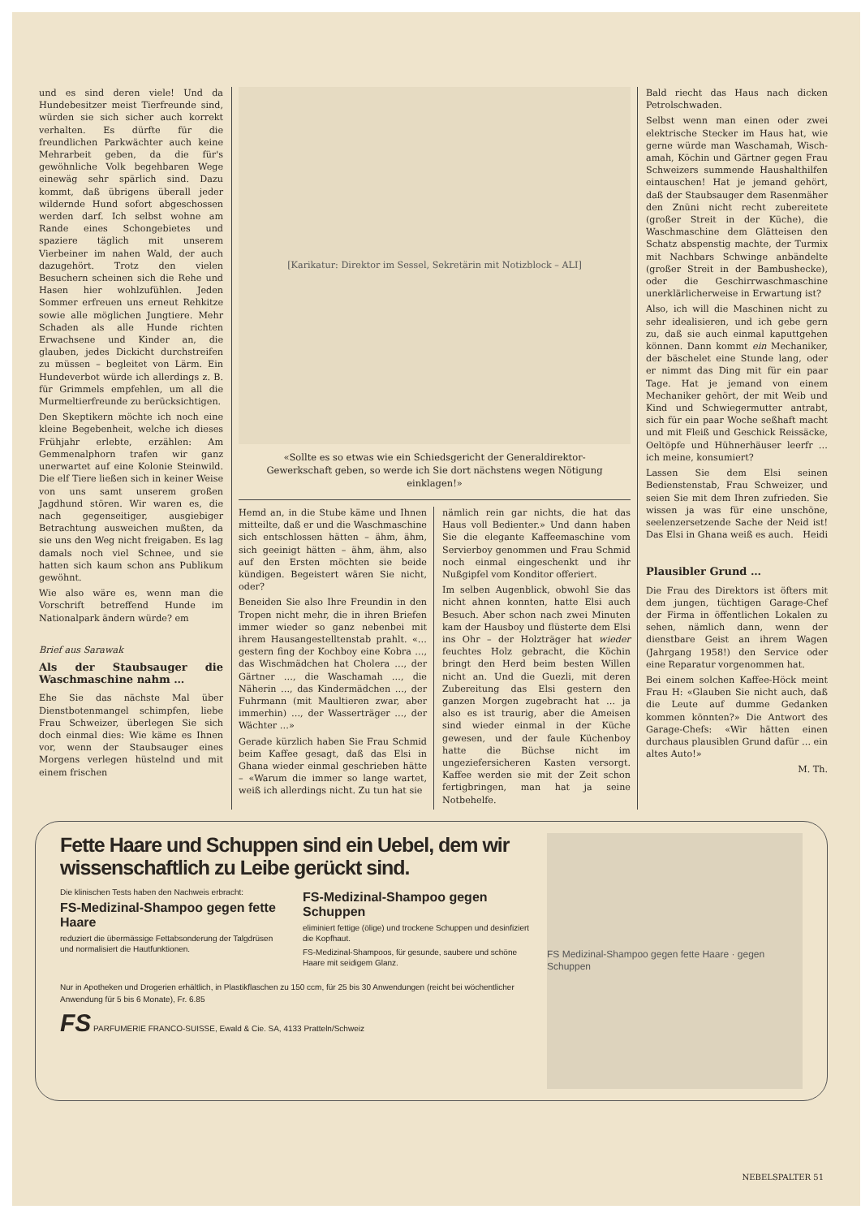und es sind deren viele! Und da Hundebesitzer meist Tierfreunde sind, würden sie sich sicher auch korrekt verhalten. Es dürfte für die freundlichen Parkwächter auch keine Mehrarbeit geben, da die für's gewöhnliche Volk begehbaren Wege einewäg sehr spärlich sind. Dazu kommt, daß übrigens überall jeder wildernde Hund sofort abgeschossen werden darf. Ich selbst wohne am Rande eines Schongebietes und spaziere täglich mit unserem Vierbeiner im nahen Wald, der auch dazugehört. Trotz den vielen Besuchern scheinen sich die Rehe und Hasen hier wohlzufühlen. Jeden Sommer erfreuen uns erneut Rehkitze sowie alle möglichen Jungtiere. Mehr Schaden als alle Hunde richten Erwachsene und Kinder an, die glauben, jedes Dickicht durchstreifen zu müssen – begleitet von Lärm. Ein Hundeverbot würde ich allerdings z. B. für Grimmels empfehlen, um all die Murmeltierfreunde zu berücksichtigen.
Den Skeptikern möchte ich noch eine kleine Begebenheit, welche ich dieses Frühjahr erlebte, erzählen: Am Gemmenalphorn trafen wir ganz unerwartet auf eine Kolonie Steinwild. Die elf Tiere ließen sich in keiner Weise von uns samt unserem großen Jagdhund stören. Wir waren es, die nach gegenseitiger, ausgiebiger Betrachtung ausweichen mußten, da sie uns den Weg nicht freigaben. Es lag damals noch viel Schnee, und sie hatten sich kaum schon ans Publikum gewöhnt.
Wie also wäre es, wenn man die Vorschrift betreffend Hunde im Nationalpark ändern würde? em
Brief aus Sarawak
Als der Staubsauger die Waschmaschine nahm …
Ehe Sie das nächste Mal über Dienstbotenmangel schimpfen, liebe Frau Schweizer, überlegen Sie sich doch einmal dies: Wie käme es Ihnen vor, wenn der Staubsauger eines Morgens verlegen hüstelnd und mit einem frischen
[Karikatur: Direktor im Sessel, Sekretärin mit Notizblock – ALI]
«Sollte es so etwas wie ein Schiedsgericht der Generaldirektor-Gewerkschaft geben, so werde ich Sie dort nächstens wegen Nötigung einklagen!»
Hemd an, in die Stube käme und Ihnen mitteilte, daß er und die Waschmaschine sich entschlossen hätten – ähm, ähm, sich geeinigt hätten – ähm, ähm, also auf den Ersten möchten sie beide kündigen. Begeistert wären Sie nicht, oder?
Beneiden Sie also Ihre Freundin in den Tropen nicht mehr, die in ihren Briefen immer wieder so ganz nebenbei mit ihrem Hausangestelltenstab prahlt. «… gestern fing der Kochboy eine Kobra …, das Wischmädchen hat Cholera …, der Gärtner …, die Waschamah …, die Näherin …, das Kindermädchen …, der Fuhrmann (mit Maultieren zwar, aber immerhin) …, der Wasserträger …, der Wächter …»
Gerade kürzlich haben Sie Frau Schmid beim Kaffee gesagt, daß das Elsi in Ghana wieder einmal geschrieben hätte – «Warum die immer so lange wartet, weiß ich allerdings nicht. Zu tun hat sie
nämlich rein gar nichts, die hat das Haus voll Bedienter.» Und dann haben Sie die elegante Kaffeemaschine vom Servierboy genommen und Frau Schmid noch einmal eingeschenkt und ihr Nußgipfel vom Konditor offeriert.
Im selben Augenblick, obwohl Sie das nicht ahnen konnten, hatte Elsi auch Besuch. Aber schon nach zwei Minuten kam der Hausboy und flüsterte dem Elsi ins Ohr – der Holzträger hat wieder feuchtes Holz gebracht, die Köchin bringt den Herd beim besten Willen nicht an. Und die Guezli, mit deren Zubereitung das Elsi gestern den ganzen Morgen zugebracht hat … ja also es ist traurig, aber die Ameisen sind wieder einmal in der Küche gewesen, und der faule Küchenboy hatte die Büchse nicht im ungeziefersicheren Kasten versorgt. Kaffee werden sie mit der Zeit schon fertigbringen, man hat ja seine Notbehelfe.
Bald riecht das Haus nach dicken Petrolschwaden.
Selbst wenn man einen oder zwei elektrische Stecker im Haus hat, wie gerne würde man Waschamah, Wisch-amah, Köchin und Gärtner gegen Frau Schweizers summende Haushalthilfen eintauschen! Hat je jemand gehört, daß der Staubsauger dem Rasenmäher den Znüni nicht recht zubereitete (großer Streit in der Küche), die Waschmaschine dem Glätteisen den Schatz abspenstig machte, der Turmix mit Nachbars Schwinge anbändelte (großer Streit in der Bambushecke), oder die Geschirrwaschmaschine unerklärlicherweise in Erwartung ist?
Also, ich will die Maschinen nicht zu sehr idealisieren, und ich gebe gern zu, daß sie auch einmal kaputtgehen können. Dann kommt ein Mechaniker, der bäschelet eine Stunde lang, oder er nimmt das Ding mit für ein paar Tage. Hat je jemand von einem Mechaniker gehört, der mit Weib und Kind und Schwiegermutter antrabt, sich für ein paar Woche seßhaft macht und mit Fleiß und Geschick Reissäcke, Oeltöpfe und Hühnerhäuser leerfr … ich meine, konsumiert?
Lassen Sie dem Elsi seinen Bedienstenstab, Frau Schweizer, und seien Sie mit dem Ihren zufrieden. Sie wissen ja was für eine unschöne, seelenzersetzende Sache der Neid ist! Das Elsi in Ghana weiß es auch. Heidi
Plausibler Grund …
Die Frau des Direktors ist öfters mit dem jungen, tüchtigen Garage-Chef der Firma in öffentlichen Lokalen zu sehen, nämlich dann, wenn der dienstbare Geist an ihrem Wagen (Jahrgang 1958!) den Service oder eine Reparatur vorgenommen hat.
Bei einem solchen Kaffee-Höck meint Frau H: «Glauben Sie nicht auch, daß die Leute auf dumme Gedanken kommen könnten?» Die Antwort des Garage-Chefs: «Wir hätten einen durchaus plausiblen Grund dafür … ein altes Auto!»
M. Th.
Fette Haare und Schuppen sind ein Uebel, dem wir wissenschaftlich zu Leibe gerückt sind.
Die klinischen Tests haben den Nachweis erbracht:
FS-Medizinal-Shampoo gegen fette Haare
reduziert die übermässige Fettabsonderung der Talgdrüsen und normalisiert die Hautfunktionen.
FS-Medizinal-Shampoo gegen Schuppen
eliminiert fettige (ölige) und trockene Schuppen und desinfiziert die Kopfhaut.
FS-Medizinal-Shampoos, für gesunde, saubere und schöne Haare mit seidigem Glanz.
Nur in Apotheken und Drogerien erhältlich, in Plastikflaschen zu 150 ccm, für 25 bis 30 Anwendungen (reicht bei wöchentlicher Anwendung für 5 bis 6 Monate), Fr. 6.85
FS PARFUMERIE FRANCO-SUISSE, Ewald & Cie. SA, 4133 Pratteln/Schweiz
FS Medizinal-Shampoo gegen fette Haare · gegen Schuppen
NEBELSPALTER 51